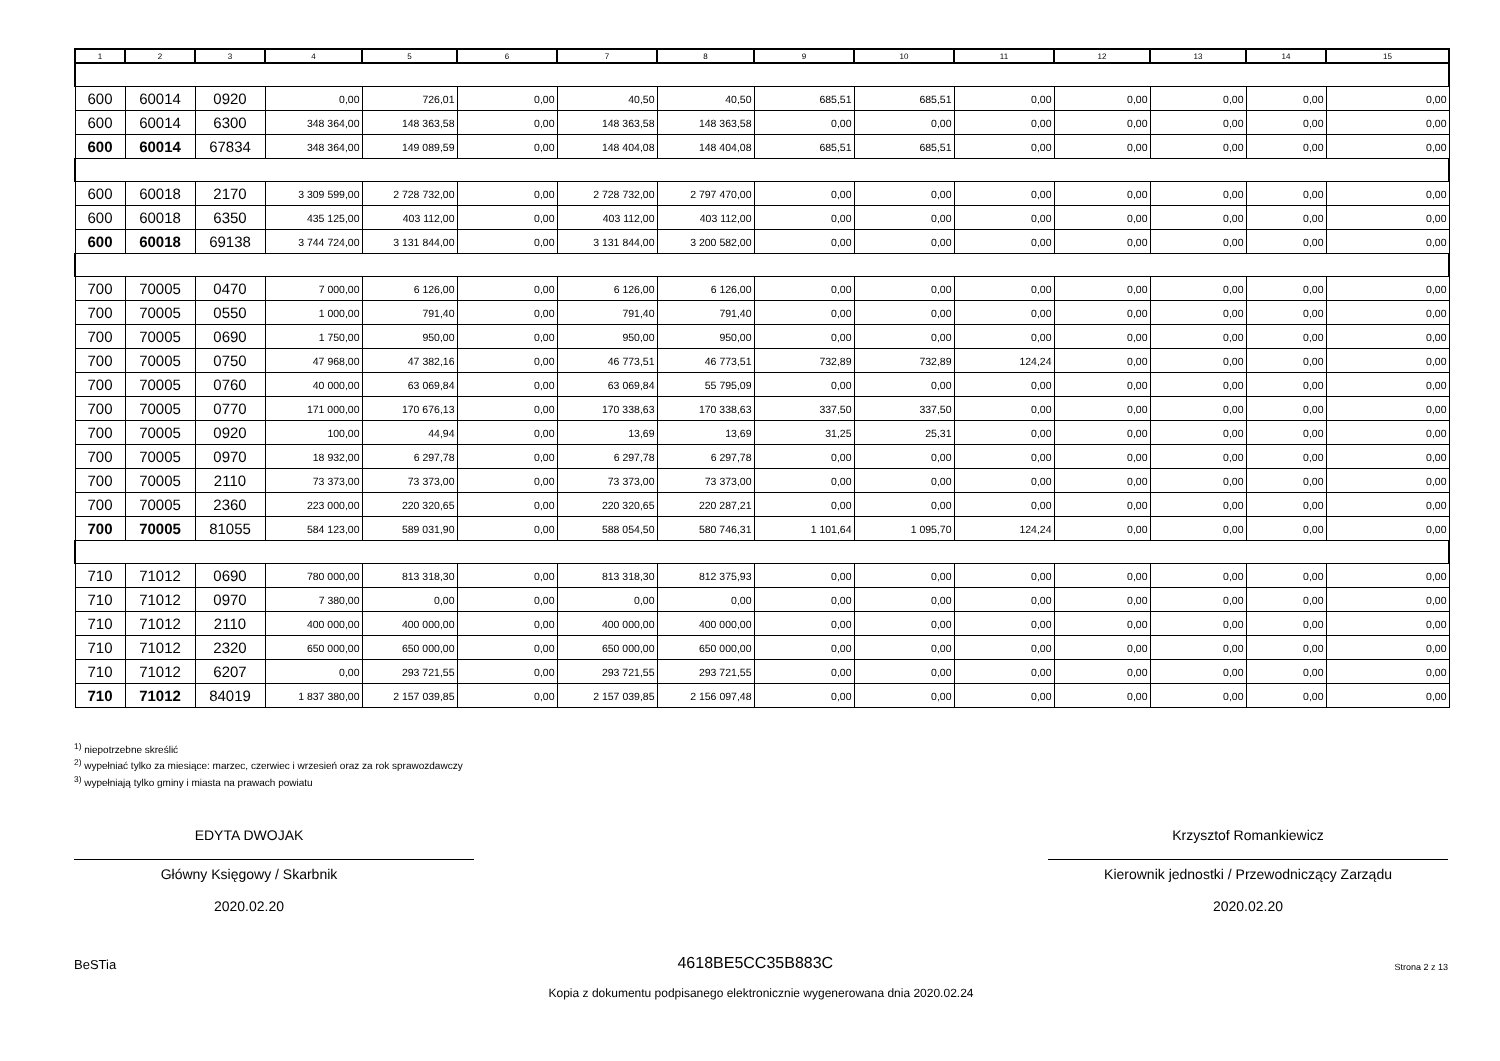| 1 | 2 | 3 | 4 | 5 | 6 | 7 | 8 | 9 | 10 | 11 | 12 | 13 | 14 | 15 |
| --- | --- | --- | --- | --- | --- | --- | --- | --- | --- | --- | --- | --- | --- | --- |
| 600 | 60014 | 0920 | 0,00 | 726,01 | 0,00 | 40,50 | 40,50 | 685,51 | 685,51 | 0,00 | 0,00 | 0,00 | 0,00 | 0,00 |
| 600 | 60014 | 6300 | 348 364,00 | 148 363,58 | 0,00 | 148 363,58 | 148 363,58 | 0,00 | 0,00 | 0,00 | 0,00 | 0,00 | 0,00 | 0,00 |
| 600 | 60014 | 67834 | 348 364,00 | 149 089,59 | 0,00 | 148 404,08 | 148 404,08 | 685,51 | 685,51 | 0,00 | 0,00 | 0,00 | 0,00 | 0,00 |
| 600 | 60018 | 2170 | 3 309 599,00 | 2 728 732,00 | 0,00 | 2 728 732,00 | 2 797 470,00 | 0,00 | 0,00 | 0,00 | 0,00 | 0,00 | 0,00 | 0,00 |
| 600 | 60018 | 6350 | 435 125,00 | 403 112,00 | 0,00 | 403 112,00 | 403 112,00 | 0,00 | 0,00 | 0,00 | 0,00 | 0,00 | 0,00 | 0,00 |
| 600 | 60018 | 69138 | 3 744 724,00 | 3 131 844,00 | 0,00 | 3 131 844,00 | 3 200 582,00 | 0,00 | 0,00 | 0,00 | 0,00 | 0,00 | 0,00 | 0,00 |
| 700 | 70005 | 0470 | 7 000,00 | 6 126,00 | 0,00 | 6 126,00 | 6 126,00 | 0,00 | 0,00 | 0,00 | 0,00 | 0,00 | 0,00 | 0,00 |
| 700 | 70005 | 0550 | 1 000,00 | 791,40 | 0,00 | 791,40 | 791,40 | 0,00 | 0,00 | 0,00 | 0,00 | 0,00 | 0,00 | 0,00 |
| 700 | 70005 | 0690 | 1 750,00 | 950,00 | 0,00 | 950,00 | 950,00 | 0,00 | 0,00 | 0,00 | 0,00 | 0,00 | 0,00 | 0,00 |
| 700 | 70005 | 0750 | 47 968,00 | 47 382,16 | 0,00 | 46 773,51 | 46 773,51 | 732,89 | 732,89 | 124,24 | 0,00 | 0,00 | 0,00 | 0,00 |
| 700 | 70005 | 0760 | 40 000,00 | 63 069,84 | 0,00 | 63 069,84 | 55 795,09 | 0,00 | 0,00 | 0,00 | 0,00 | 0,00 | 0,00 | 0,00 |
| 700 | 70005 | 0770 | 171 000,00 | 170 676,13 | 0,00 | 170 338,63 | 170 338,63 | 337,50 | 337,50 | 0,00 | 0,00 | 0,00 | 0,00 | 0,00 |
| 700 | 70005 | 0920 | 100,00 | 44,94 | 0,00 | 13,69 | 13,69 | 31,25 | 25,31 | 0,00 | 0,00 | 0,00 | 0,00 | 0,00 |
| 700 | 70005 | 0970 | 18 932,00 | 6 297,78 | 0,00 | 6 297,78 | 6 297,78 | 0,00 | 0,00 | 0,00 | 0,00 | 0,00 | 0,00 | 0,00 |
| 700 | 70005 | 2110 | 73 373,00 | 73 373,00 | 0,00 | 73 373,00 | 73 373,00 | 0,00 | 0,00 | 0,00 | 0,00 | 0,00 | 0,00 | 0,00 |
| 700 | 70005 | 2360 | 223 000,00 | 220 320,65 | 0,00 | 220 320,65 | 220 287,21 | 0,00 | 0,00 | 0,00 | 0,00 | 0,00 | 0,00 | 0,00 |
| 700 | 70005 | 81055 | 584 123,00 | 589 031,90 | 0,00 | 588 054,50 | 580 746,31 | 1 101,64 | 1 095,70 | 124,24 | 0,00 | 0,00 | 0,00 | 0,00 |
| 710 | 71012 | 0690 | 780 000,00 | 813 318,30 | 0,00 | 813 318,30 | 812 375,93 | 0,00 | 0,00 | 0,00 | 0,00 | 0,00 | 0,00 | 0,00 |
| 710 | 71012 | 0970 | 7 380,00 | 0,00 | 0,00 | 0,00 | 0,00 | 0,00 | 0,00 | 0,00 | 0,00 | 0,00 | 0,00 | 0,00 |
| 710 | 71012 | 2110 | 400 000,00 | 400 000,00 | 0,00 | 400 000,00 | 400 000,00 | 0,00 | 0,00 | 0,00 | 0,00 | 0,00 | 0,00 | 0,00 |
| 710 | 71012 | 2320 | 650 000,00 | 650 000,00 | 0,00 | 650 000,00 | 650 000,00 | 0,00 | 0,00 | 0,00 | 0,00 | 0,00 | 0,00 | 0,00 |
| 710 | 71012 | 6207 | 0,00 | 293 721,55 | 0,00 | 293 721,55 | 293 721,55 | 0,00 | 0,00 | 0,00 | 0,00 | 0,00 | 0,00 | 0,00 |
| 710 | 71012 | 84019 | 1 837 380,00 | 2 157 039,85 | 0,00 | 2 157 039,85 | 2 156 097,48 | 0,00 | 0,00 | 0,00 | 0,00 | 0,00 | 0,00 | 0,00 |
<sup>1)</sup> niepotrzebne skreślić
<sup>2)</sup> wypełniać tylko za miesiące: marzec, czerwiec i wrzesień oraz za rok sprawozdawczy
<sup>3)</sup> wypełniają tylko gminy i miasta na prawach powiatu
EDYTA DWOJAK
Główny Księgowy / Skarbnik
2020.02.20
Krzysztof Romankiewicz
Kierownik jednostki / Przewodniczący Zarządu
2020.02.20
BeSTia 4618BE5CC35B883C Strona 2 z 13
Kopia z dokumentu podpisanego elektronicznie wygenerowana dnia 2020.02.24